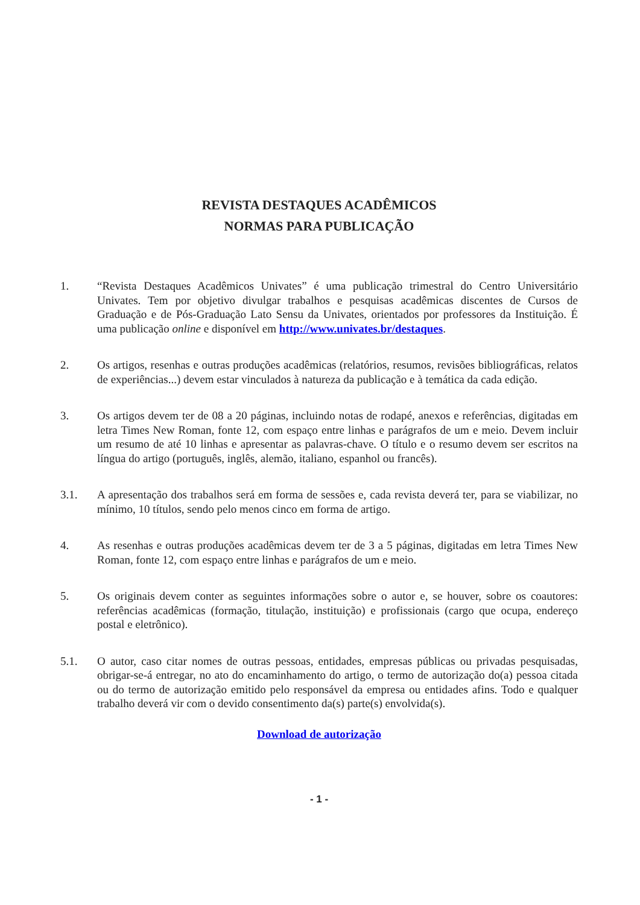REVISTA DESTAQUES ACADÊMICOS
NORMAS PARA PUBLICAÇÃO
1. “Revista Destaques Acadêmicos Univates” é uma publicação trimestral do Centro Universitário Univates. Tem por objetivo divulgar trabalhos e pesquisas acadêmicas discentes de Cursos de Graduação e de Pós-Graduação Lato Sensu da Univates, orientados por professores da Instituição. É uma publicação online e disponível em http://www.univates.br/destaques.
2. Os artigos, resenhas e outras produções acadêmicas (relatórios, resumos, revisões bibliográficas, relatos de experiências...) devem estar vinculados à natureza da publicação e à temática da cada edição.
3. Os artigos devem ter de 08 a 20 páginas, incluindo notas de rodapé, anexos e referências, digitadas em letra Times New Roman, fonte 12, com espaço entre linhas e parágrafos de um e meio. Devem incluir um resumo de até 10 linhas e apresentar as palavras-chave. O título e o resumo devem ser escritos na língua do artigo (português, inglês, alemão, italiano, espanhol ou francês).
3.1. A apresentação dos trabalhos será em forma de sessões e, cada revista deverá ter, para se viabilizar, no mínimo, 10 títulos, sendo pelo menos cinco em forma de artigo.
4. As resenhas e outras produções acadêmicas devem ter de 3 a 5 páginas, digitadas em letra Times New Roman, fonte 12, com espaço entre linhas e parágrafos de um e meio.
5. Os originais devem conter as seguintes informações sobre o autor e, se houver, sobre os coautores: referências acadêmicas (formação, titulação, instituição) e profissionais (cargo que ocupa, endereço postal e eletrônico).
5.1. O autor, caso citar nomes de outras pessoas, entidades, empresas públicas ou privadas pesquisadas, obrigar-se-á entregar, no ato do encaminhamento do artigo, o termo de autorização do(a) pessoa citada ou do termo de autorização emitido pelo responsável da empresa ou entidades afins. Todo e qualquer trabalho deverá vir com o devido consentimento da(s) parte(s) envolvida(s).
Download de autorização
- 1 -